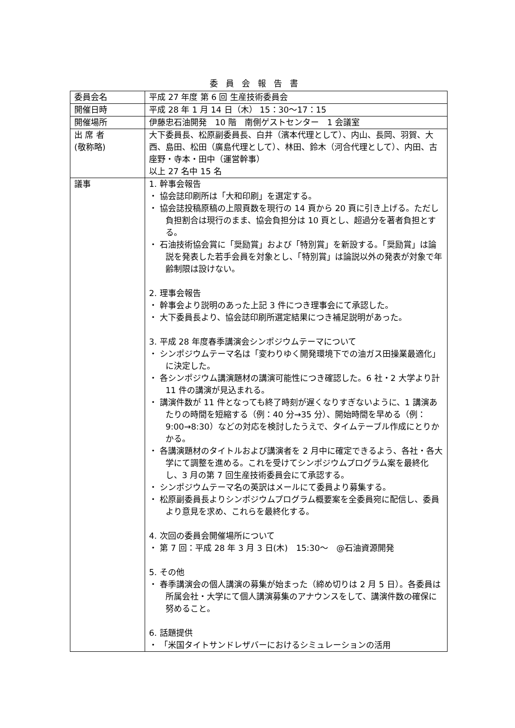委員会報告書
| 委員会名 | 平成 27 年度 第 6 回 生産技術委員会 |
| 開催日時 | 平成 28 年 1 月 14 日（木） 15：30〜17：15 |
| 開催場所 | 伊藤忠石油開発 10 階 南側ゲストセンター 1 会議室 |
| 出 席 者 (敬称略) | 大下委員長、松原副委員長、白井（濱本代理として）、内山、長岡、羽賀、大西、島田、松田（廣島代理として）、林田、鈴木（河合代理として）、内田、古座野・寺本・田中（運営幹事） 以上 27 名中 15 名 |
| 議事 | 1. 幹事会報告 ・ 協会誌印刷所は「大和印刷」を選定する。 ・ 協会誌投稿原稿の上限頁数を現行の 14 頁から 20 頁に引き上げる。ただし負担割合は現行のまま、協会負担分は 10 頁とし、超過分を著者負担とする。 ・ 石油技術協会賞に「奨励賞」および「特別賞」を新設する。「奨励賞」は論説を発表した若手会員を対象とし、「特別賞」は論説以外の発表が対象で年齢制限は設けない。 2. 理事会報告 ・ 幹事会より説明のあった上記 3 件につき理事会にて承認した。 ・ 大下委員長より、協会誌印刷所選定結果につき補足説明があった。 3. 平成 28 年度春季講演会シンポジウムテーマについて ・ シンポジウムテーマ名は「変わりゆく開発環境下での油ガス田操業最適化」に決定した。 ・ 各シンポジウム講演題材の講演可能性につき確認した。6 社・2 大学より計 11 件の講演が見込まれる。 ・ 講演件数が 11 件となっても終了時刻が遅くなりすぎないように、1 講演あたりの時間を短縮する（例：40 分→35 分）、開始時間を早める（例：9:00→8:30）などの対応を検討したうえで、タイムテーブル作成にとりかかる。 ・ 各講演題材のタイトルおよび講演者を 2 月中に確定できるよう、各社・各大学にて調整を進める。これを受けてシンポジウムプログラム案を最終化し、3 月の第 7 回生産技術委員会にて承認する。 ・ シンポジウムテーマ名の英訳はメールにて委員より募集する。 ・ 松原副委員長よりシンポジウムプログラム概要案を全委員宛に配信し、委員より意見を求め、これらを最終化する。 4. 次回の委員会開催場所について ・ 第 7 回：平成 28 年 3 月 3 日(木) 15:30〜 @石油資源開発 5. その他 ・ 春季講演会の個人講演の募集が始まった（締め切りは 2 月 5 日）。各委員は所属会社・大学にて個人講演募集のアナウンスをして、講演件数の確保に努めること。 6. 話題提供 ・ 「米国タイトサンドレザバーにおけるシミュレーションの活用 |